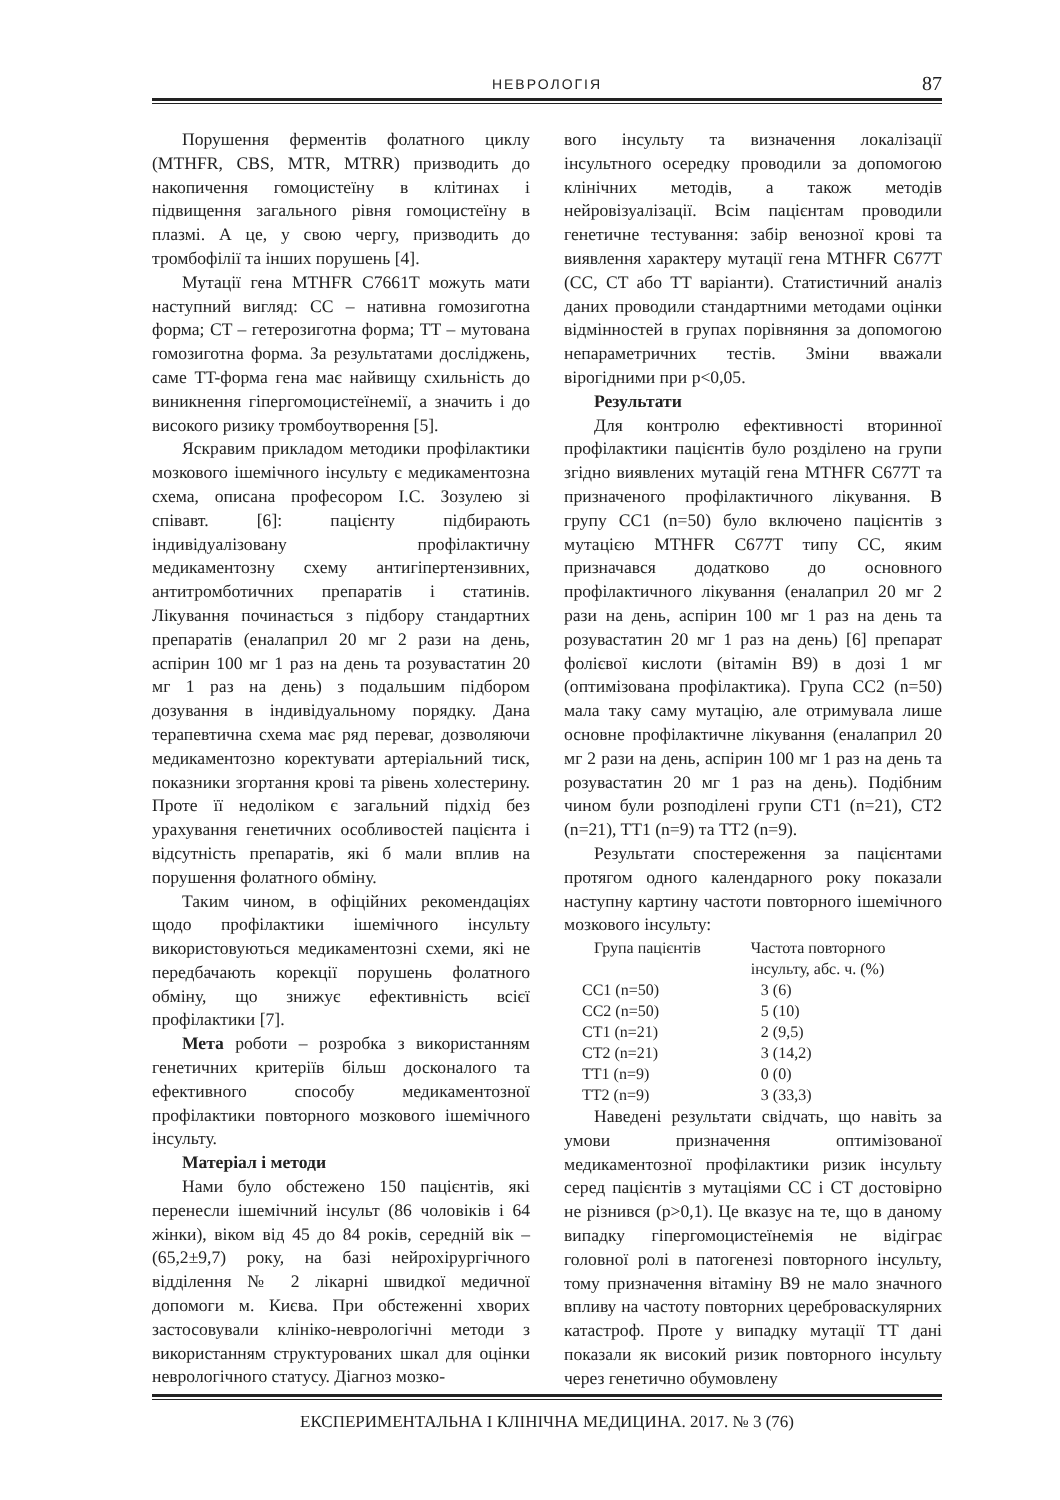НЕВРОЛОГІЯ
87
Порушення ферментів фолатного циклу (MTHFR, CBS, MTR, MTRR) призводить до накопичення гомоцистеїну в клітинах і підвищення загального рівня гомоцистеїну в плазмі. А це, у свою чергу, призводить до тромбофілії та інших порушень [4].
Мутації гена MTHFR C7661T можуть мати наступний вигляд: CC – нативна гомозиготна форма; CT – гетерозиготна форма; TT – мутована гомозиготна форма. За результатами досліджень, саме TT-форма гена має найвищу схильність до виникнення гіпергомоцистеїнемії, а значить і до високого ризику тромбоутворення [5].
Яскравим прикладом методики профілактики мозкового ішемічного інсульту є медикаментозна схема, описана професором І.С. Зозулею зі співавт. [6]: пацієнту підбирають індивідуалізовану профілактичну медикаментозну схему антигіпертензивних, антитромботичних препаратів і статинів. Лікування починається з підбору стандартних препаратів (еналаприл 20 мг 2 рази на день, аспірин 100 мг 1 раз на день та розувастатин 20 мг 1 раз на день) з подальшим підбором дозування в індивідуальному порядку. Дана терапевтична схема має ряд переваг, дозволяючи медикаментозно коректувати артеріальний тиск, показники згортання крові та рівень холестерину. Проте її недоліком є загальний підхід без урахування генетичних особливостей пацієнта і відсутність препаратів, які б мали вплив на порушення фолатного обміну.
Таким чином, в офіційних рекомендаціях щодо профілактики ішемічного інсульту використовуються медикаментозні схеми, які не передбачають корекції порушень фолатного обміну, що знижує ефективність всієї профілактики [7].
Мета роботи – розробка з використанням генетичних критеріїв більш досконалого та ефективного способу медикаментозної профілактики повторного мозкового ішемічного інсульту.
Матеріал і методи
Нами було обстежено 150 пацієнтів, які перенесли ішемічний інсульт (86 чоловіків і 64 жінки), віком від 45 до 84 років, середній вік – (65,2±9,7) року, на базі нейрохірургічного відділення № 2 лікарні швидкої медичної допомоги м. Києва. При обстеженні хворих застосовували клініко-неврологічні методи з використанням структурованих шкал для оцінки неврологічного статусу. Діагноз мозко-
вого інсульту та визначення локалізації інсультного осередку проводили за допомогою клінічних методів, а також методів нейровізуалізації. Всім пацієнтам проводили генетичне тестування: забір венозної крові та виявлення характеру мутації гена MTHFR C677T (CC, CT або TT варіанти). Статистичний аналіз даних проводили стандартними методами оцінки відмінностей в групах порівняння за допомогою непараметричних тестів. Зміни вважали вірогідними при p<0,05.
Результати
Для контролю ефективності вторинної профілактики пацієнтів було розділено на групи згідно виявлених мутацій гена MTHFR C677T та призначеного профілактичного лікування. В групу CC1 (n=50) було включено пацієнтів з мутацією MTHFR C677T типу CC, яким призначався додатково до основного профілактичного лікування (еналаприл 20 мг 2 рази на день, аспірин 100 мг 1 раз на день та розувастатин 20 мг 1 раз на день) [6] препарат фолієвої кислоти (вітамін В9) в дозі 1 мг (оптимізована профілактика). Група CC2 (n=50) мала таку саму мутацію, але отримувала лише основне профілактичне лікування (еналаприл 20 мг 2 рази на день, аспірин 100 мг 1 раз на день та розувастатин 20 мг 1 раз на день). Подібним чином були розподілені групи CT1 (n=21), CT2 (n=21), TT1 (n=9) та TT2 (n=9).
Результати спостереження за пацієнтами протягом одного календарного року показали наступну картину частоти повторного ішемічного мозкового інсульту:
| Група пацієнтів | Частота повторного інсульту, абс. ч. (%) |
| --- | --- |
| CC1 (n=50) | 3 (6) |
| CC2 (n=50) | 5 (10) |
| CT1 (n=21) | 2 (9,5) |
| CT2 (n=21) | 3 (14,2) |
| TT1 (n=9) | 0 (0) |
| TT2 (n=9) | 3 (33,3) |
Наведені результати свідчать, що навіть за умови призначення оптимізованої медикаментозної профілактики ризик інсульту серед пацієнтів з мутаціями CC і CT достовірно не різнився (p>0,1). Це вказує на те, що в даному випадку гіпергомоцистеїнемія не відіграє головної ролі в патогенезі повторного інсульту, тому призначення вітаміну В9 не мало значного впливу на частоту повторних цереброваскулярних катастроф. Проте у випадку мутації TT дані показали як високий ризик повторного інсульту через генетично обумовлену
ЕКСПЕРИМЕНТАЛЬНА І КЛІНІЧНА МЕДИЦИНА. 2017. № 3 (76)